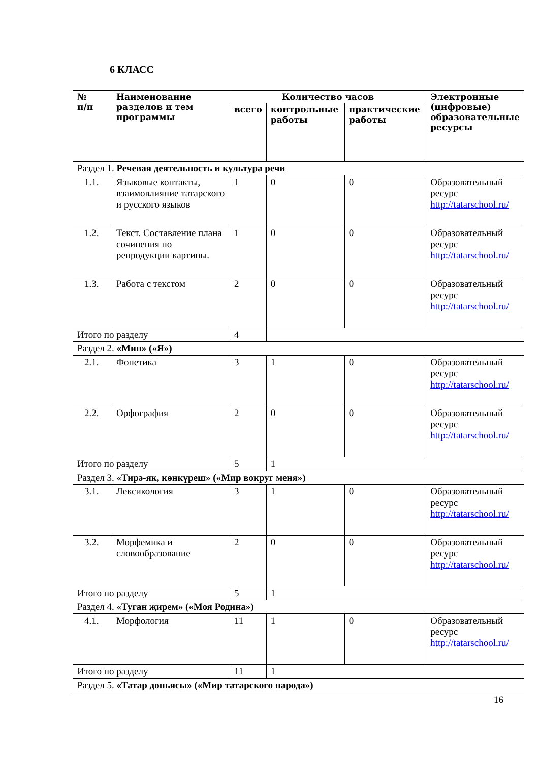6 КЛАСС
| № п/п | Наименование разделов и тем программы | Количество часов | | | Электронные (цифровые) образовательные ресурсы |
| --- | --- | --- | --- | --- | --- |
| | | всего | контрольные работы | практические работы | |
| Раздел 1. Речевая деятельность и культура речи | | | | | |
| 1.1. | Языковые контакты, взаимовлияние татарского и русского языков | 1 | 0 | 0 | Образовательный ресурс http://tatarschool.ru/ |
| 1.2. | Текст. Составление плана сочинения по репродукции картины. | 1 | 0 | 0 | Образовательный ресурс http://tatarschool.ru/ |
| 1.3. | Работа с текстом | 2 | 0 | 0 | Образовательный ресурс http://tatarschool.ru/ |
| Итого по разделу | | 4 | | | |
| Раздел 2. «Мин» («Я») | | | | | |
| 2.1. | Фонетика | 3 | 1 | 0 | Образовательный ресурс http://tatarschool.ru/ |
| 2.2. | Орфография | 2 | 0 | 0 | Образовательный ресурс http://tatarschool.ru/ |
| Итого по разделу | | 5 | 1 | | |
| Раздел 3. «Тирә-як, көнкүреш» («Мир вокруг меня») | | | | | |
| 3.1. | Лексикология | 3 | 1 | 0 | Образовательный ресурс http://tatarschool.ru/ |
| 3.2. | Морфемика и словообразование | 2 | 0 | 0 | Образовательный ресурс http://tatarschool.ru/ |
| Итого по разделу | | 5 | 1 | | |
| Раздел 4. «Туган җирем» («Моя Родина») | | | | | |
| 4.1. | Морфология | 11 | 1 | 0 | Образовательный ресурс http://tatarschool.ru/ |
| Итого по разделу | | 11 | 1 | | |
| Раздел 5. «Татар дөньясы» («Мир татарского народа») | | | | | |
16